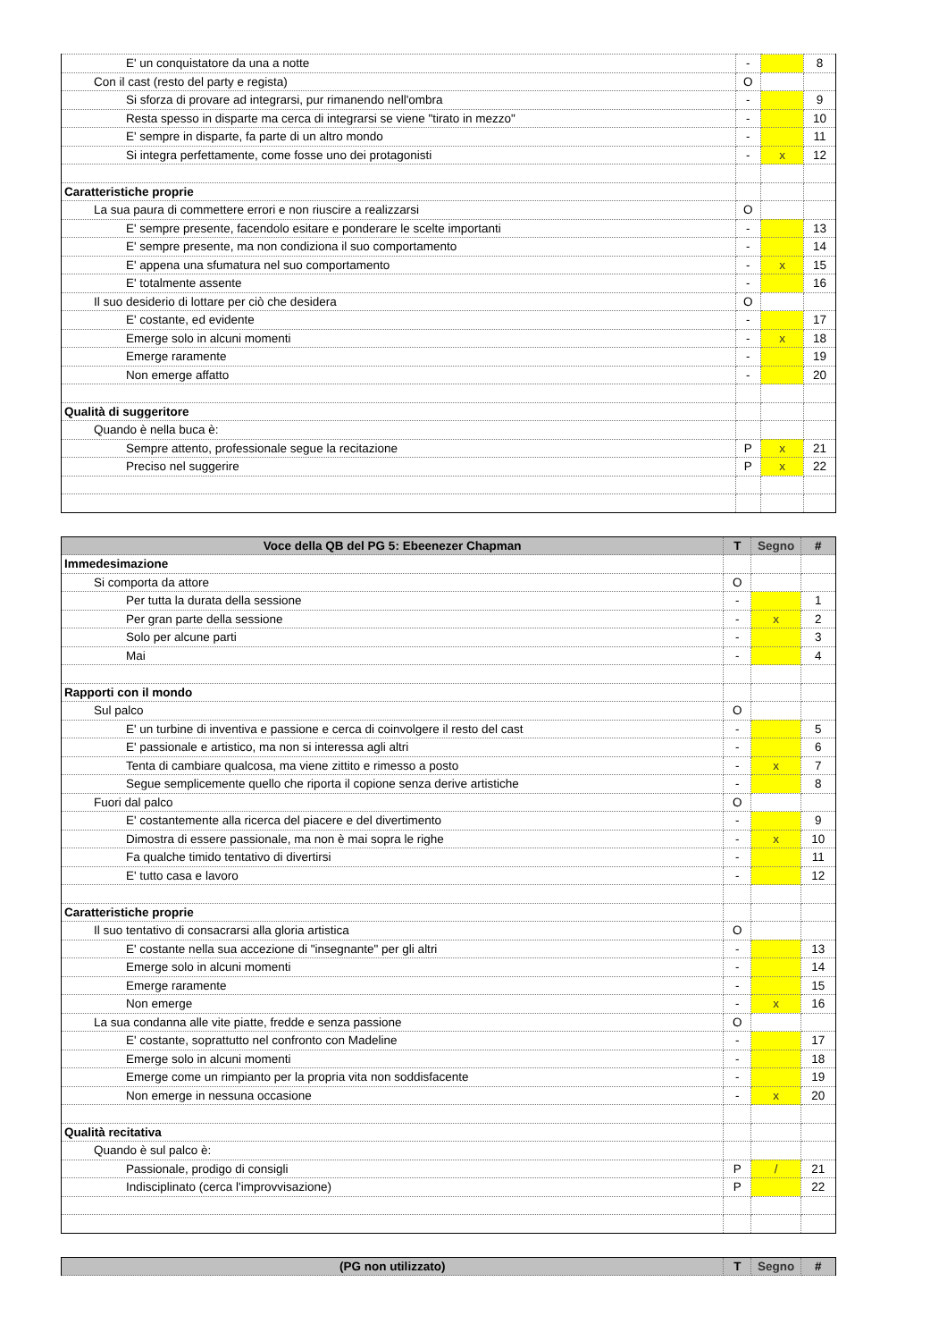| E' un conquistatore da una a notte | - | | 8 |
| Con il cast (resto del party e regista) | O | | |
| Si sforza di provare ad integrarsi, pur rimanendo nell'ombra | - | | 9 |
| Resta spesso in disparte ma cerca di integrarsi se viene "tirato in mezzo" | - | | 10 |
| E' sempre in disparte, fa parte di un altro mondo | - | | 11 |
| Si integra perfettamente, come fosse uno dei protagonisti | - | x | 12 |
| Caratteristiche proprie | | | |
| La sua paura di commettere errori e non riuscire a realizzarsi | O | | |
| E' sempre presente, facendolo esitare e ponderare le scelte importanti | - | | 13 |
| E' sempre presente, ma non condiziona il suo comportamento | - | | 14 |
| E' appena una sfumatura nel suo comportamento | - | x | 15 |
| E' totalmente assente | - | | 16 |
| Il suo desiderio di lottare per ciò che desidera | O | | |
| E' costante, ed evidente | - | | 17 |
| Emerge solo in alcuni momenti | - | x | 18 |
| Emerge raramente | - | | 19 |
| Non emerge affatto | - | | 20 |
| Qualità di suggeritore | | | |
| Quando è nella buca è: | | | |
| Sempre attento, professionale segue la recitazione | P | x | 21 |
| Preciso nel suggerire | P | x | 22 |
| Voce della QB del PG 5: Ebeenezer Chapman | T | Segno | # |
| --- | --- | --- | --- |
| Immedesimazione | | | |
| Si comporta da attore | O | | |
| Per tutta la durata della sessione | - | | 1 |
| Per gran parte della sessione | - | x | 2 |
| Solo per alcune parti | - | | 3 |
| Mai | - | | 4 |
| Rapporti con il mondo | | | |
| Sul palco | O | | |
| E' un turbine di inventiva e passione e cerca di coinvolgere il resto del cast | - | | 5 |
| E' passionale e artistico, ma non si interessa agli altri | - | | 6 |
| Tenta di cambiare qualcosa, ma viene zittito e rimesso a posto | - | x | 7 |
| Segue semplicemente quello che riporta il copione senza derive artistiche | - | | 8 |
| Fuori dal palco | O | | |
| E' costantemente alla ricerca del piacere e del divertimento | - | | 9 |
| Dimostra di essere passionale, ma non è mai sopra le righe | - | x | 10 |
| Fa qualche timido tentativo di divertirsi | - | | 11 |
| E' tutto casa e lavoro | - | | 12 |
| Caratteristiche proprie | | | |
| Il suo tentativo di consacrarsi alla gloria artistica | O | | |
| E' costante nella sua accezione di "insegnante" per gli altri | - | | 13 |
| Emerge solo in alcuni momenti | - | | 14 |
| Emerge raramente | - | | 15 |
| Non emerge | - | x | 16 |
| La sua condanna alle vite piatte, fredde e senza passione | O | | |
| E' costante, soprattutto nel confronto con Madeline | - | | 17 |
| Emerge solo in alcuni momenti | - | | 18 |
| Emerge come un rimpianto per la propria vita non soddisfacente | - | | 19 |
| Non emerge in nessuna occasione | - | x | 20 |
| Qualità recitativa | | | |
| Quando è sul palco è: | | | |
| Passionale, prodigo di consigli | P | / | 21 |
| Indisciplinato (cerca l'improvvisazione) | P | | 22 |
| (PG non utilizzato) | T | Segno | # |
| --- | --- | --- | --- |